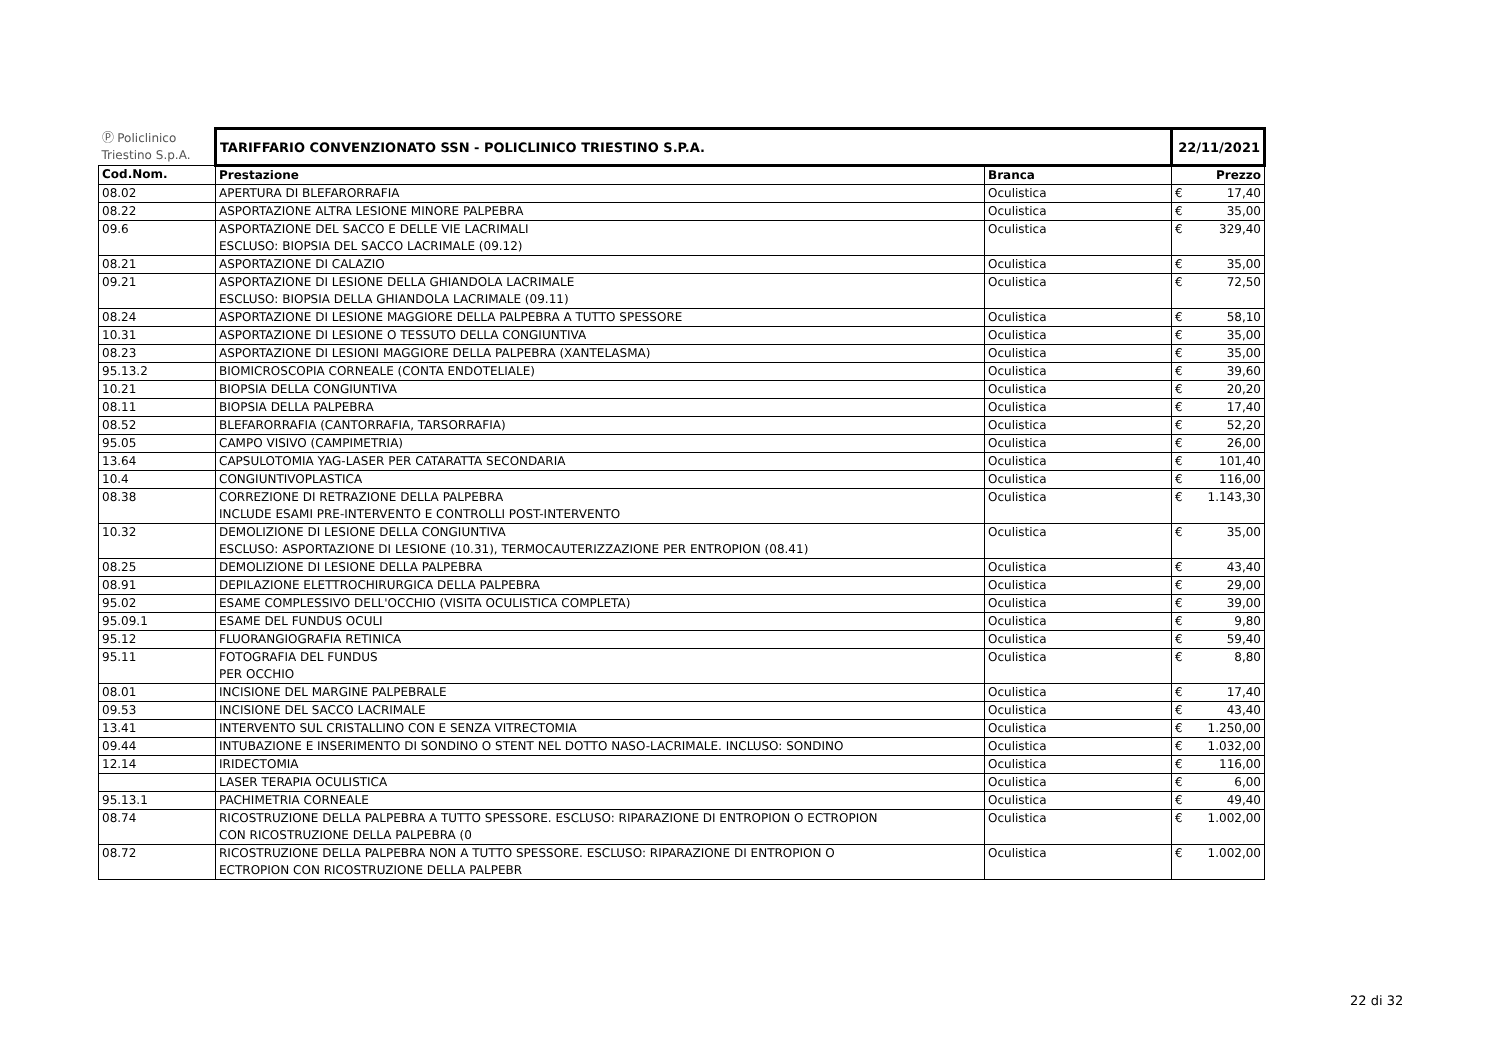| Ⓟ Policlinico Triestino S.p.A. | TARIFFARIO CONVENZIONATO SSN - POLICLINICO TRIESTINO S.P.A. | | 22/11/2021 | |
| Cod.Nom. | Prestazione | Branca | | Prezzo |
| 08.02 | APERTURA DI BLEFARORRAFIA | Oculistica | € | 17,40 |
| 08.22 | ASPORTAZIONE ALTRA LESIONE MINORE PALPEBRA | Oculistica | € | 35,00 |
| 09.6 | ASPORTAZIONE DEL SACCO E DELLE VIE LACRIMALI ESCLUSO: BIOPSIA DEL SACCO LACRIMALE (09.12) | Oculistica | € | 329,40 |
| 08.21 | ASPORTAZIONE DI CALAZIO | Oculistica | € | 35,00 |
| 09.21 | ASPORTAZIONE DI LESIONE DELLA GHIANDOLA LACRIMALE ESCLUSO: BIOPSIA DELLA GHIANDOLA LACRIMALE (09.11) | Oculistica | € | 72,50 |
| 08.24 | ASPORTAZIONE DI LESIONE MAGGIORE DELLA PALPEBRA A TUTTO SPESSORE | Oculistica | € | 58,10 |
| 10.31 | ASPORTAZIONE DI LESIONE O TESSUTO DELLA CONGIUNTIVA | Oculistica | € | 35,00 |
| 08.23 | ASPORTAZIONE DI LESIONI MAGGIORE DELLA PALPEBRA (XANTELASMA) | Oculistica | € | 35,00 |
| 95.13.2 | BIOMICROSCOPIA CORNEALE (CONTA ENDOTELIALE) | Oculistica | € | 39,60 |
| 10.21 | BIOPSIA DELLA CONGIUNTIVA | Oculistica | € | 20,20 |
| 08.11 | BIOPSIA DELLA PALPEBRA | Oculistica | € | 17,40 |
| 08.52 | BLEFARORRAFIA (CANTORRAFIA, TARSORRAFIA) | Oculistica | € | 52,20 |
| 95.05 | CAMPO VISIVO (CAMPIMETRIA) | Oculistica | € | 26,00 |
| 13.64 | CAPSULOTOMIA YAG-LASER PER CATARATTA SECONDARIA | Oculistica | € | 101,40 |
| 10.4 | CONGIUNTIVOPLASTICA | Oculistica | € | 116,00 |
| 08.38 | CORREZIONE DI RETRAZIONE DELLA PALPEBRA INCLUDE ESAMI PRE-INTERVENTO E CONTROLLI POST-INTERVENTO | Oculistica | € | 1.143,30 |
| 10.32 | DEMOLIZIONE DI LESIONE DELLA CONGIUNTIVA ESCLUSO: ASPORTAZIONE DI LESIONE (10.31), TERMOCAUTERIZZAZIONE PER ENTROPION (08.41) | Oculistica | € | 35,00 |
| 08.25 | DEMOLIZIONE DI LESIONE DELLA PALPEBRA | Oculistica | € | 43,40 |
| 08.91 | DEPILAZIONE ELETTROCHIRURGICA DELLA PALPEBRA | Oculistica | € | 29,00 |
| 95.02 | ESAME COMPLESSIVO DELL'OCCHIO (VISITA OCULISTICA COMPLETA) | Oculistica | € | 39,00 |
| 95.09.1 | ESAME DEL FUNDUS OCULI | Oculistica | € | 9,80 |
| 95.12 | FLUORANGIOGRAFIA RETINICA | Oculistica | € | 59,40 |
| 95.11 | FOTOGRAFIA DEL FUNDUS PER OCCHIO | Oculistica | € | 8,80 |
| 08.01 | INCISIONE DEL MARGINE PALPEBRALE | Oculistica | € | 17,40 |
| 09.53 | INCISIONE DEL SACCO LACRIMALE | Oculistica | € | 43,40 |
| 13.41 | INTERVENTO SUL CRISTALLINO CON E SENZA VITRECTOMIA | Oculistica | € | 1.250,00 |
| 09.44 | INTUBAZIONE E INSERIMENTO DI SONDINO O STENT NEL DOTTO NASO-LACRIMALE. INCLUSO: SONDINO | Oculistica | € | 1.032,00 |
| 12.14 | IRIDECTOMIA | Oculistica | € | 116,00 |
| | LASER TERAPIA OCULISTICA | Oculistica | € | 6,00 |
| 95.13.1 | PACHIMETRIA CORNEALE | Oculistica | € | 49,40 |
| 08.74 | RICOSTRUZIONE DELLA PALPEBRA A TUTTO SPESSORE. ESCLUSO: RIPARAZIONE DI ENTROPION O ECTROPION CON RICOSTRUZIONE DELLA PALPEBRA (0 | Oculistica | € | 1.002,00 |
| 08.72 | RICOSTRUZIONE DELLA PALPEBRA NON A TUTTO SPESSORE. ESCLUSO: RIPARAZIONE DI ENTROPION O ECTROPION CON RICOSTRUZIONE DELLA PALPEBR | Oculistica | € | 1.002,00 |
22 di 32